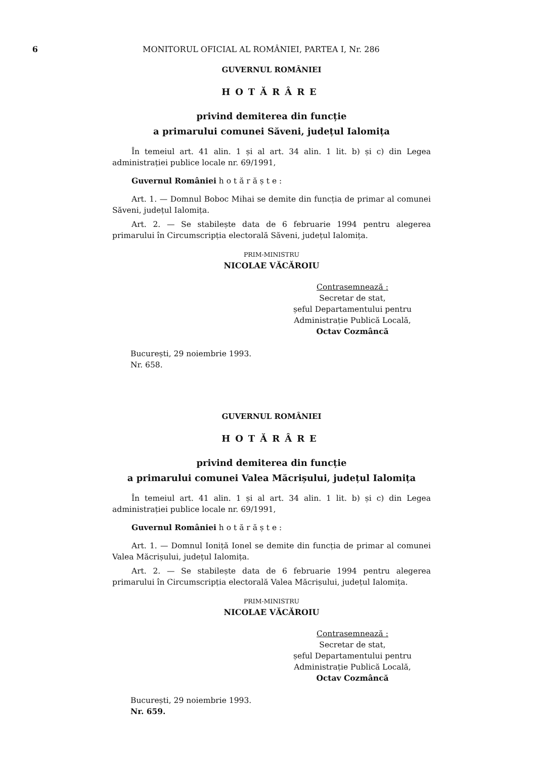6 MONITORUL OFICIAL AL ROMÂNIEI, PARTEA I, Nr. 286
GUVERNUL ROMÂNIEI
HOTĂRÂRE
privind demiterea din funcție
a primarului comunei Săveni, județul Ialomița
În temeiul art. 41 alin. 1 și al art. 34 alin. 1 lit. b) și c) din Legea administrației publice locale nr. 69/1991,
Guvernul României h o t ă r ă ș t e :
Art. 1. — Domnul Boboc Mihai se demite din funcția de primar al comunei Săveni, județul Ialomița.
Art. 2. — Se stabilește data de 6 februarie 1994 pentru alegerea primarului în Circumscripția electorală Săveni, județul Ialomița.
PRIM-MINISTRU
NICOLAE VĂCĂROIU
Contrasemnează :
Secretar de stat,
șeful Departamentului pentru
Administrație Publică Locală,
Octav Cozmâncă
București, 29 noiembrie 1993.
Nr. 658.
GUVERNUL ROMÂNIEI
HOTĂRÂRE
privind demiterea din funcție
a primarului comunei Valea Măcrișului, județul Ialomița
În temeiul art. 41 alin. 1 și al art. 34 alin. 1 lit. b) și c) din Legea administrației publice locale nr. 69/1991,
Guvernul României h o t ă r ă ș t e :
Art. 1. — Domnul Ioniță Ionel se demite din funcția de primar al comunei Valea Măcrișului, județul Ialomița.
Art. 2. — Se stabilește data de 6 februarie 1994 pentru alegerea primarului în Circumscripția electorală Valea Măcrișului, județul Ialomița.
PRIM-MINISTRU
NICOLAE VĂCĂROIU
Contrasemnează :
Secretar de stat,
șeful Departamentului pentru
Administrație Publică Locală,
Octav Cozmâncă
București, 29 noiembrie 1993.
Nr. 659.